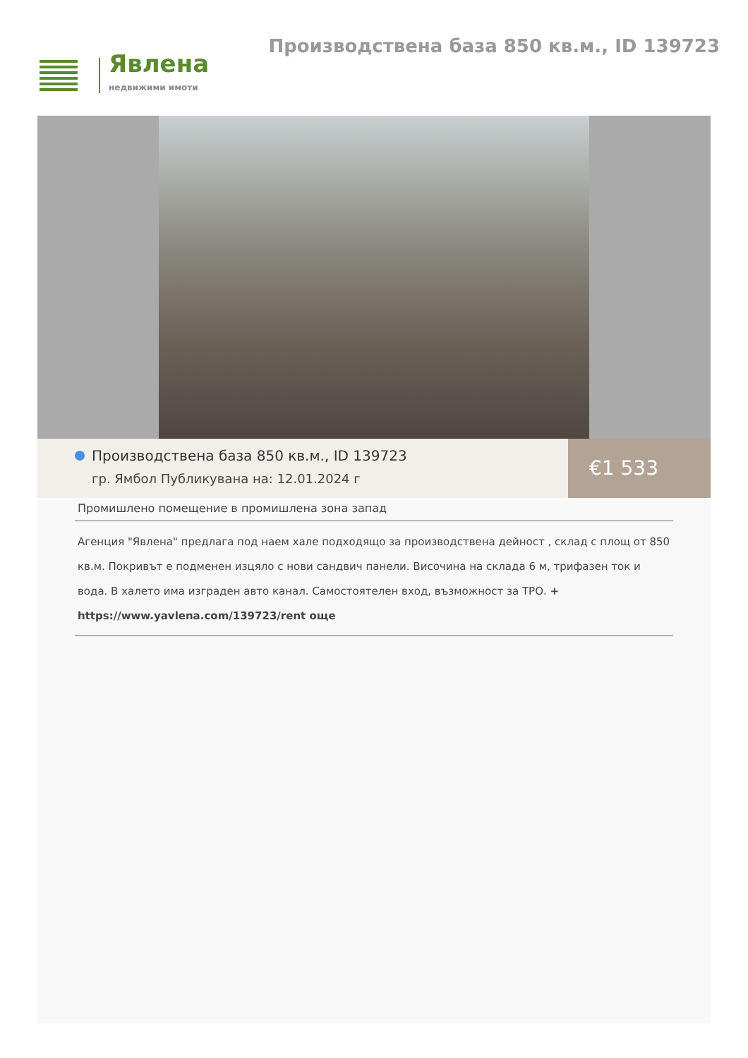Явлена
недвижими имоти
Производствена база 850 кв.м., ID 139723
Производствена база 850 кв.м., ID 139723
гр. Ямбол Публикувана на: 12.01.2024 г
€1 533
Промишлено помещение в промишлена зона запад
Агенция "Явлена" предлага под наем хале подходящо за производствена дейност , склад с площ от 850 кв.м. Покривът е подменен изцяло с нови сандвич панели. Височина на склада 6 м, трифазен ток и вода. В халето има изграден авто канал. Самостоятелен вход, възможност за ТРО. +
https://www.yavlena.com/139723/rent още